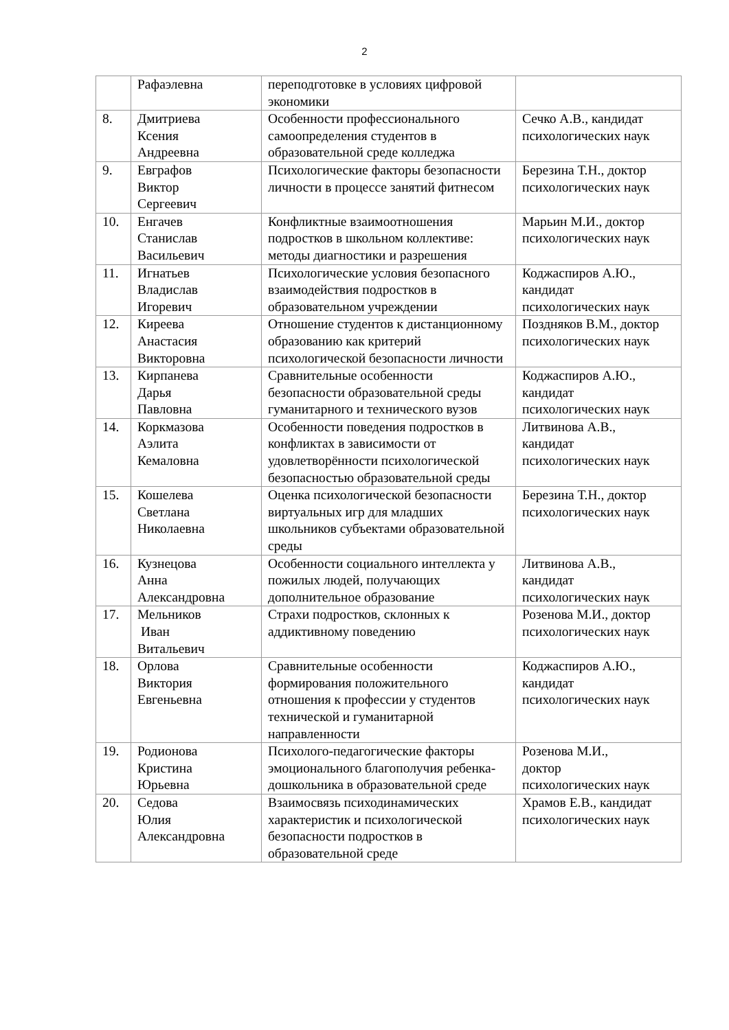2
| | Рафаэлевна | переподготовке в условиях цифровой экономики | |
| 8. | Дмитриева Ксения Андреевна | Особенности профессионального самоопределения студентов в образовательной среде колледжа | Сечко А.В., кандидат психологических наук |
| 9. | Евграфов Виктор Сергеевич | Психологические факторы безопасности личности в процессе занятий фитнесом | Березина Т.Н., доктор психологических наук |
| 10. | Енгачев Станислав Васильевич | Конфликтные взаимоотношения подростков в школьном коллективе: методы диагностики и разрешения | Марьин М.И., доктор психологических наук |
| 11. | Игнатьев Владислав Игоревич | Психологические условия безопасного взаимодействия подростков в образовательном учреждении | Коджаспиров А.Ю., кандидат психологических наук |
| 12. | Киреева Анастасия Викторовна | Отношение студентов к дистанционному образованию как критерий психологической безопасности личности | Поздняков В.М., доктор психологических наук |
| 13. | Кирпанева Дарья Павловна | Сравнительные особенности безопасности образовательной среды гуманитарного и технического вузов | Коджаспиров А.Ю., кандидат психологических наук |
| 14. | Коркмазова Аэлита Кемаловна | Особенности поведения подростков в конфликтах в зависимости от удовлетворённости психологической безопасностью образовательной среды | Литвинова А.В., кандидат психологических наук |
| 15. | Кошелева Светлана Николаевна | Оценка психологической безопасности виртуальных игр для младших школьников субъектами образовательной среды | Березина Т.Н., доктор психологических наук |
| 16. | Кузнецова Анна Александровна | Особенности социального интеллекта у пожилых людей, получающих дополнительное образование | Литвинова А.В., кандидат психологических наук |
| 17. | Мельников Иван Витальевич | Страхи подростков, склонных к аддиктивному поведению | Розенова М.И., доктор психологических наук |
| 18. | Орлова Виктория Евгеньевна | Сравнительные особенности формирования положительного отношения к профессии у студентов технической и гуманитарной направленности | Коджаспиров А.Ю., кандидат психологических наук |
| 19. | Родионова Кристина Юрьевна | Психолого-педагогические факторы эмоционального благополучия ребенка-дошкольника в образовательной среде | Розенова М.И., доктор психологических наук |
| 20. | Седова Юлия Александровна | Взаимосвязь психодинамических характеристик и психологической безопасности подростков в образовательной среде | Храмов Е.В., кандидат психологических наук |